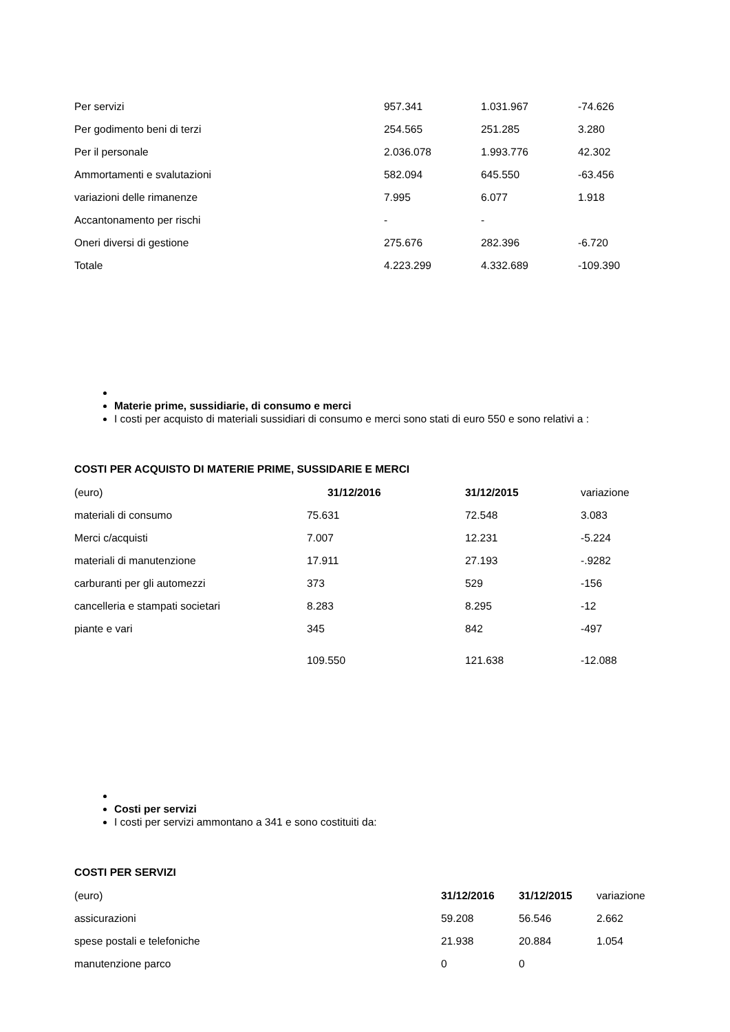| Per servizi | 957.341 | 1.031.967 | -74.626 |
| Per godimento beni di terzi | 254.565 | 251.285 | 3.280 |
| Per il personale | 2.036.078 | 1.993.776 | 42.302 |
| Ammortamenti e svalutazioni | 582.094 | 645.550 | -63.456 |
| variazioni delle rimanenze | 7.995 | 6.077 | 1.918 |
| Accantonamento per rischi | - | - | |
| Oneri diversi di gestione | 275.676 | 282.396 | -6.720 |
| Totale | 4.223.299 | 4.332.689 | -109.390 |
Materie prime, sussidiarie, di consumo e merci
I costi per acquisto di materiali sussidiari di consumo e merci sono stati di euro 550 e sono relativi a :
COSTI PER ACQUISTO DI MATERIE PRIME, SUSSIDARIE E MERCI
| (euro) | 31/12/2016 | 31/12/2015 | variazione |
| materiali di consumo | 75.631 | 72.548 | 3.083 |
| Merci c/acquisti | 7.007 | 12.231 | -5.224 |
| materiali di manutenzione | 17.911 | 27.193 | -.9282 |
| carburanti per gli automezzi | 373 | 529 | -156 |
| cancelleria e stampati societari | 8.283 | 8.295 | -12 |
| piante e vari | 345 | 842 | -497 |
| | 109.550 | 121.638 | -12.088 |
Costi per servizi
I costi per servizi ammontano a 341 e sono costituiti da:
COSTI PER SERVIZI
| (euro) | 31/12/2016 | 31/12/2015 | variazione |
| assicurazioni | 59.208 | 56.546 | 2.662 |
| spese postali e telefoniche | 21.938 | 20.884 | 1.054 |
| manutenzione parco | 0 | 0 | |